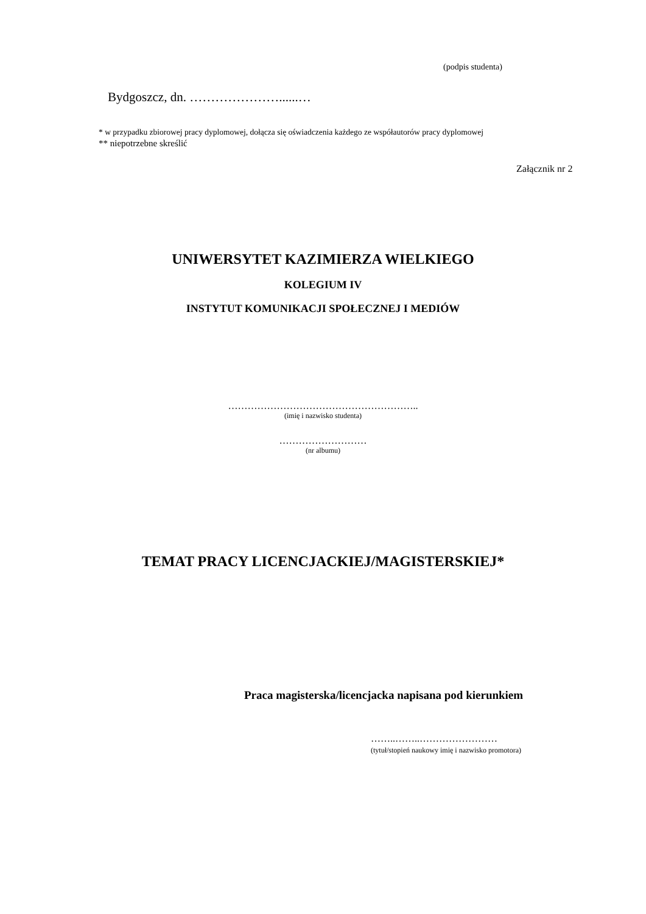(podpis studenta)
Bydgoszcz, dn. …………………......…
* w przypadku zbiorowej pracy dyplomowej, dołącza się oświadczenia każdego ze współautorów pracy dyplomowej
** niepotrzebne skreślić
Załącznik nr 2
UNIWERSYTET KAZIMIERZA WIELKIEGO
KOLEGIUM IV
INSTYTUT KOMUNIKACJI SPOŁECZNEJ I MEDIÓW
…………………………………………………..
(imię i nazwisko studenta)
………………………
(nr albumu)
TEMAT PRACY LICENCJACKIEJ/MAGISTERSKIEJ*
Praca magisterska/licencjacka napisana pod kierunkiem
……..……..……………………
(tytuł/stopień naukowy imię i nazwisko promotora)